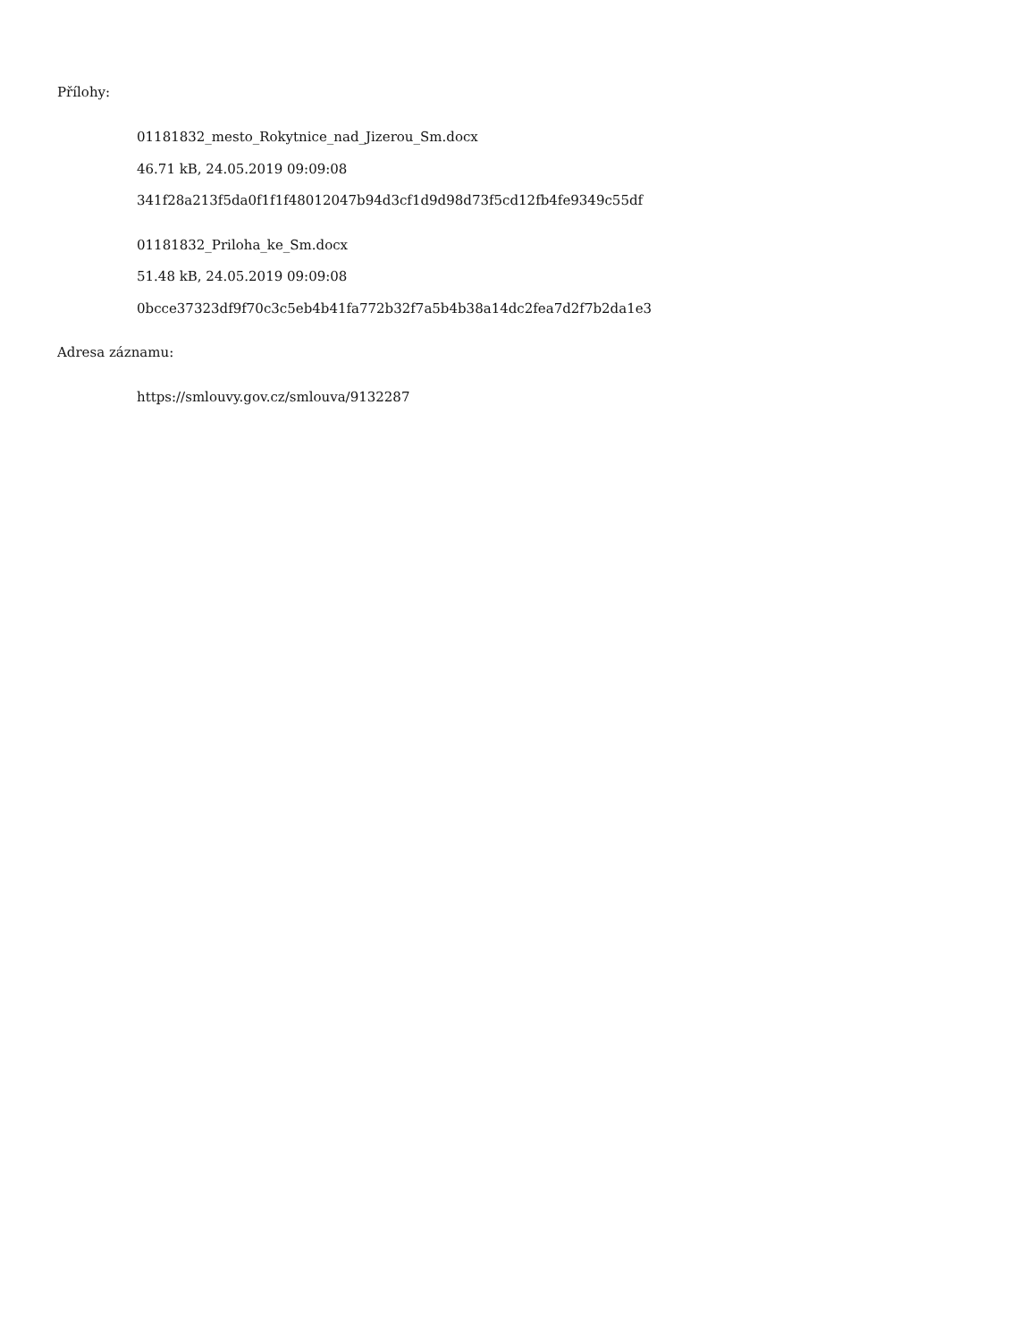Přílohy:
01181832_mesto_Rokytnice_nad_Jizerou_Sm.docx
46.71 kB, 24.05.2019 09:09:08
341f28a213f5da0f1f1f48012047b94d3cf1d9d98d73f5cd12fb4fe9349c55df
01181832_Priloha_ke_Sm.docx
51.48 kB, 24.05.2019 09:09:08
0bcce37323df9f70c3c5eb4b41fa772b32f7a5b4b38a14dc2fea7d2f7b2da1e3
Adresa záznamu:
https://smlouvy.gov.cz/smlouva/9132287